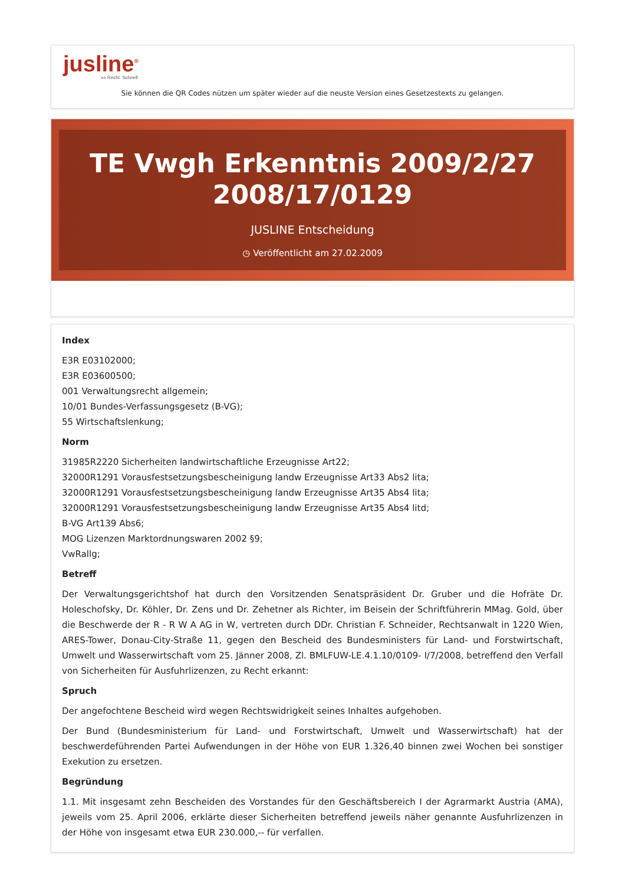jusline<sup>®</sup>
»» Recht. Schnell
Sie können die QR Codes nützen um später wieder auf die neuste Version eines Gesetzestexts zu gelangen.
TE Vwgh Erkenntnis 2009/2/27 2008/17/0129
JUSLINE Entscheidung
◷ Veröffentlicht am 27.02.2009
Index
E3R E03102000;
E3R E03600500;
001 Verwaltungsrecht allgemein;
10/01 Bundes-Verfassungsgesetz (B-VG);
55 Wirtschaftslenkung;
Norm
31985R2220 Sicherheiten landwirtschaftliche Erzeugnisse Art22;
32000R1291 Vorausfestsetzungsbescheinigung landw Erzeugnisse Art33 Abs2 lita;
32000R1291 Vorausfestsetzungsbescheinigung landw Erzeugnisse Art35 Abs4 lita;
32000R1291 Vorausfestsetzungsbescheinigung landw Erzeugnisse Art35 Abs4 litd;
B-VG Art139 Abs6;
MOG Lizenzen Marktordnungswaren 2002 §9;
VwRallg;
Betreff
Der Verwaltungsgerichtshof hat durch den Vorsitzenden Senatspräsident Dr. Gruber und die Hofräte Dr. Holeschofsky, Dr. Köhler, Dr. Zens und Dr. Zehetner als Richter, im Beisein der Schriftführerin MMag. Gold, über die Beschwerde der R - R W A AG in W, vertreten durch DDr. Christian F. Schneider, Rechtsanwalt in 1220 Wien, ARES-Tower, Donau-City-Straße 11, gegen den Bescheid des Bundesministers für Land- und Forstwirtschaft, Umwelt und Wasserwirtschaft vom 25. Jänner 2008, Zl. BMLFUW-LE.4.1.10/0109- I/7/2008, betreffend den Verfall von Sicherheiten für Ausfuhrlizenzen, zu Recht erkannt:
Spruch
Der angefochtene Bescheid wird wegen Rechtswidrigkeit seines Inhaltes aufgehoben.
Der Bund (Bundesministerium für Land- und Forstwirtschaft, Umwelt und Wasserwirtschaft) hat der beschwerdeführenden Partei Aufwendungen in der Höhe von EUR 1.326,40 binnen zwei Wochen bei sonstiger Exekution zu ersetzen.
Begründung
1.1. Mit insgesamt zehn Bescheiden des Vorstandes für den Geschäftsbereich I der Agrarmarkt Austria (AMA), jeweils vom 25. April 2006, erklärte dieser Sicherheiten betreffend jeweils näher genannte Ausfuhrlizenzen in der Höhe von insgesamt etwa EUR 230.000,-- für verfallen.